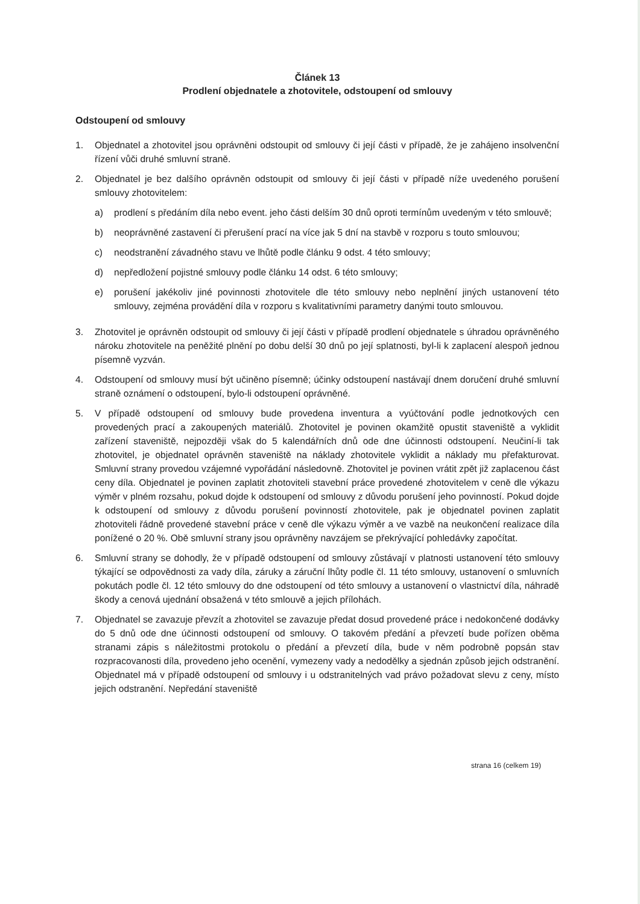Článek 13
Prodlení objednatele a zhotovitele, odstoupení od smlouvy
Odstoupení od smlouvy
1. Objednatel a zhotovitel jsou oprávněni odstoupit od smlouvy či její části v případě, že je zahájeno insolvenční řízení vůči druhé smluvní straně.
2. Objednatel je bez dalšího oprávněn odstoupit od smlouvy či její části v případě níže uvedeného porušení smlouvy zhotovitelem:
a) prodlení s předáním díla nebo event. jeho části delším 30 dnů oproti termínům uvedeným v této smlouvě;
b) neoprávněné zastavení či přerušení prací na více jak 5 dní na stavbě v rozporu s touto smlouvou;
c) neodstranění závadného stavu ve lhůtě podle článku 9 odst. 4 této smlouvy;
d) nepředložení pojistné smlouvy podle článku 14 odst. 6 této smlouvy;
e) porušení jakékoliv jiné povinnosti zhotovitele dle této smlouvy nebo neplnění jiných ustanovení této smlouvy, zejména provádění díla v rozporu s kvalitativními parametry danými touto smlouvou.
3. Zhotovitel je oprávněn odstoupit od smlouvy či její části v případě prodlení objednatele s úhradou oprávněného nároku zhotovitele na peněžité plnění po dobu delší 30 dnů po její splatnosti, byl-li k zaplacení alespoň jednou písemně vyzván.
4. Odstoupení od smlouvy musí být učiněno písemně; účinky odstoupení nastávají dnem doručení druhé smluvní straně oznámení o odstoupení, bylo-li odstoupení oprávněné.
5. V případě odstoupení od smlouvy bude provedena inventura a vyúčtování podle jednotkových cen provedených prací a zakoupených materiálů. Zhotovitel je povinen okamžitě opustit staveniště a vyklidit zařízení staveniště, nejpozději však do 5 kalendářních dnů ode dne účinnosti odstoupení. Neučiní-li tak zhotovitel, je objednatel oprávněn staveniště na náklady zhotovitele vyklidit a náklady mu přefakturovat. Smluvní strany provedou vzájemné vypořádání následovně. Zhotovitel je povinen vrátit zpět již zaplacenou část ceny díla. Objednatel je povinen zaplatit zhotoviteli stavební práce provedené zhotovitelem v ceně dle výkazu výměr v plném rozsahu, pokud dojde k odstoupení od smlouvy z důvodu porušení jeho povinností. Pokud dojde k odstoupení od smlouvy z důvodu porušení povinností zhotovitele, pak je objednatel povinen zaplatit zhotoviteli řádně provedené stavební práce v ceně dle výkazu výměr a ve vazbě na neukončení realizace díla ponížené o 20 %. Obě smluvní strany jsou oprávněny navzájem se překrývající pohledávky započítat.
6. Smluvní strany se dohodly, že v případě odstoupení od smlouvy zůstávají v platnosti ustanovení této smlouvy týkající se odpovědnosti za vady díla, záruky a záruční lhůty podle čl. 11 této smlouvy, ustanovení o smluvních pokutách podle čl. 12 této smlouvy do dne odstoupení od této smlouvy a ustanovení o vlastnictví díla, náhradě škody a cenová ujednání obsažená v této smlouvě a jejich přílohách.
7. Objednatel se zavazuje převzít a zhotovitel se zavazuje předat dosud provedené práce i nedokončené dodávky do 5 dnů ode dne účinnosti odstoupení od smlouvy. O takovém předání a převzetí bude pořízen oběma stranami zápis s náležitostmi protokolu o předání a převzetí díla, bude v něm podrobně popsán stav rozpracovanosti díla, provedeno jeho ocenění, vymezeny vady a nedodělky a sjednán způsob jejich odstranění. Objednatel má v případě odstoupení od smlouvy i u odstranitelných vad právo požadovat slevu z ceny, místo jejich odstranění. Nepředání staveniště
strana 16 (celkem 19)